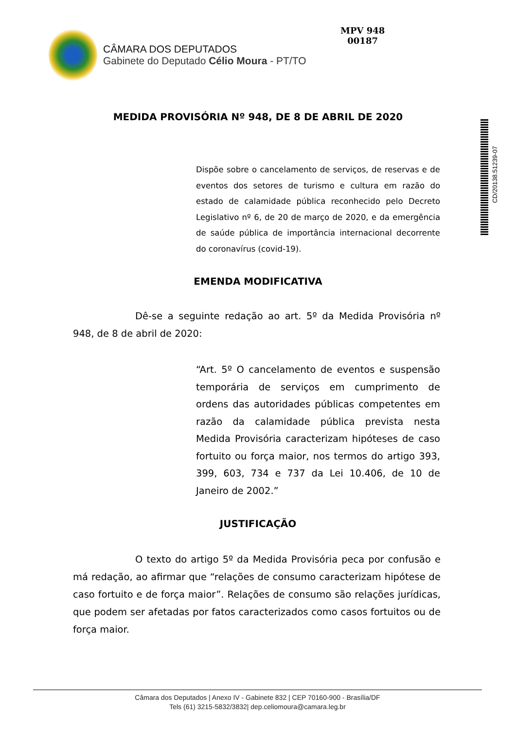CÂMARA DOS DEPUTADOS
Gabinete do Deputado Célio Moura - PT/TO
MPV 948
00187
CD/20138.51239-07
MEDIDA PROVISÓRIA Nº 948, DE 8 DE ABRIL DE 2020
Dispõe sobre o cancelamento de serviços, de reservas e de eventos dos setores de turismo e cultura em razão do estado de calamidade pública reconhecido pelo Decreto Legislativo nº 6, de 20 de março de 2020, e da emergência de saúde pública de importância internacional decorrente do coronavírus (covid-19).
EMENDA MODIFICATIVA
Dê-se a seguinte redação ao art. 5º da Medida Provisória nº 948, de 8 de abril de 2020:
“Art. 5º O cancelamento de eventos e suspensão temporária de serviços em cumprimento de ordens das autoridades públicas competentes em razão da calamidade pública prevista nesta Medida Provisória caracterizam hipóteses de caso fortuito ou força maior, nos termos do artigo 393, 399, 603, 734 e 737 da Lei 10.406, de 10 de Janeiro de 2002.”
JUSTIFICAÇÃO
O texto do artigo 5º da Medida Provisória peca por confusão e má redação, ao afirmar que “relações de consumo caracterizam hipótese de caso fortuito e de força maior”. Relações de consumo são relações jurídicas, que podem ser afetadas por fatos caracterizados como casos fortuitos ou de força maior.
Câmara dos Deputados | Anexo IV - Gabinete 832 | CEP 70160-900 - Brasília/DF
Tels (61) 3215-5832/3832| dep.celiomoura@camara.leg.br